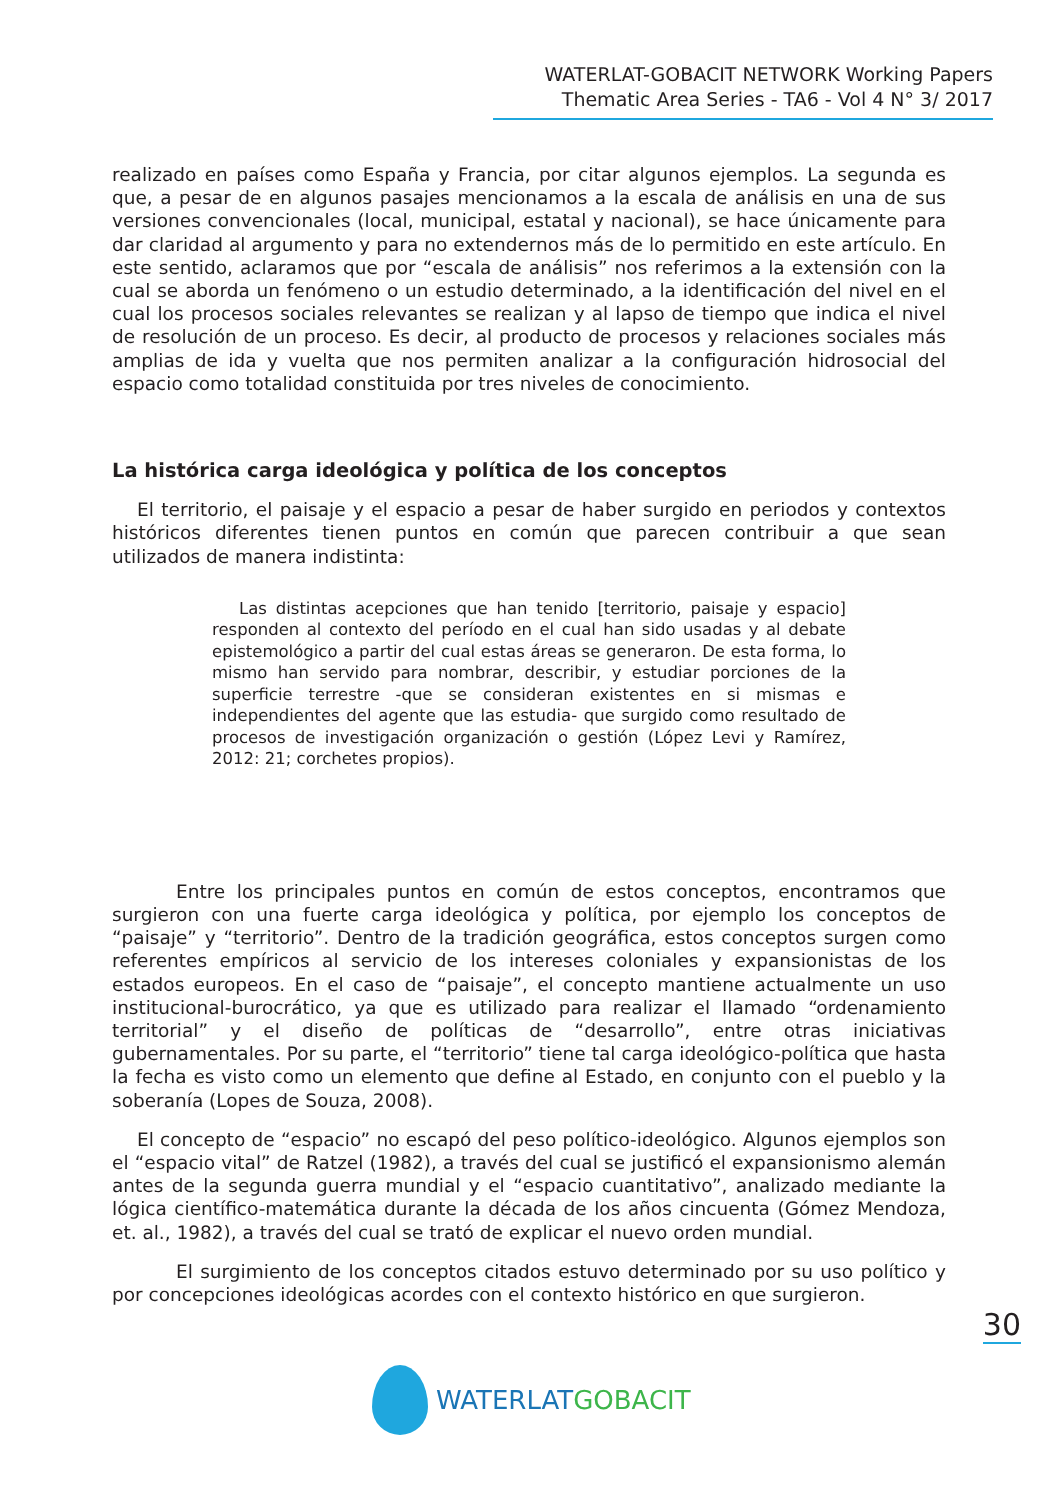WATERLAT-GOBACIT NETWORK Working Papers
Thematic Area Series - TA6 - Vol 4 N° 3/ 2017
realizado en países como España y Francia, por citar algunos ejemplos. La segunda es que, a pesar de en algunos pasajes mencionamos a la escala de análisis en una de sus versiones convencionales (local, municipal, estatal y nacional), se hace únicamente para dar claridad al argumento y para no extendernos más de lo permitido en este artículo. En este sentido, aclaramos que por “escala de análisis” nos referimos a la extensión con la cual se aborda un fenómeno o un estudio determinado, a la identificación del nivel en el cual los procesos sociales relevantes se realizan y al lapso de tiempo que indica el nivel de resolución de un proceso. Es decir, al producto de procesos y relaciones sociales más amplias de ida y vuelta que nos permiten analizar a la configuración hidrosocial del espacio como totalidad constituida por tres niveles de conocimiento.
La histórica carga ideológica y política de los conceptos
El territorio, el paisaje y el espacio a pesar de haber surgido en periodos y contextos históricos diferentes tienen puntos en común que parecen contribuir a que sean utilizados de manera indistinta:
Las distintas acepciones que han tenido [territorio, paisaje y espacio] responden al contexto del período en el cual han sido usadas y al debate epistemológico a partir del cual estas áreas se generaron. De esta forma, lo mismo han servido para nombrar, describir, y estudiar porciones de la superficie terrestre -que se consideran existentes en si mismas e independientes del agente que las estudia- que surgido como resultado de procesos de investigación organización o gestión (López Levi y Ramírez, 2012: 21; corchetes propios).
Entre los principales puntos en común de estos conceptos, encontramos que surgieron con una fuerte carga ideológica y política, por ejemplo los conceptos de “paisaje” y “territorio”. Dentro de la tradición geográfica, estos conceptos surgen como referentes empíricos al servicio de los intereses coloniales y expansionistas de los estados europeos. En el caso de “paisaje”, el concepto mantiene actualmente un uso institucional-burocrático, ya que es utilizado para realizar el llamado “ordenamiento territorial” y el diseño de políticas de “desarrollo”, entre otras iniciativas gubernamentales. Por su parte, el “territorio” tiene tal carga ideológico-política que hasta la fecha es visto como un elemento que define al Estado, en conjunto con el pueblo y la soberanía (Lopes de Souza, 2008).
El concepto de “espacio” no escapó del peso político-ideológico. Algunos ejemplos son el “espacio vital” de Ratzel (1982), a través del cual se justificó el expansionismo alemán antes de la segunda guerra mundial y el “espacio cuantitativo”, analizado mediante la lógica científico-matemática durante la década de los años cincuenta (Gómez Mendoza, et. al., 1982), a través del cual se trató de explicar el nuevo orden mundial.
El surgimiento de los conceptos citados estuvo determinado por su uso político y por concepciones ideológicas acordes con el contexto histórico en que surgieron.
30
WATERLAT GOBACIT